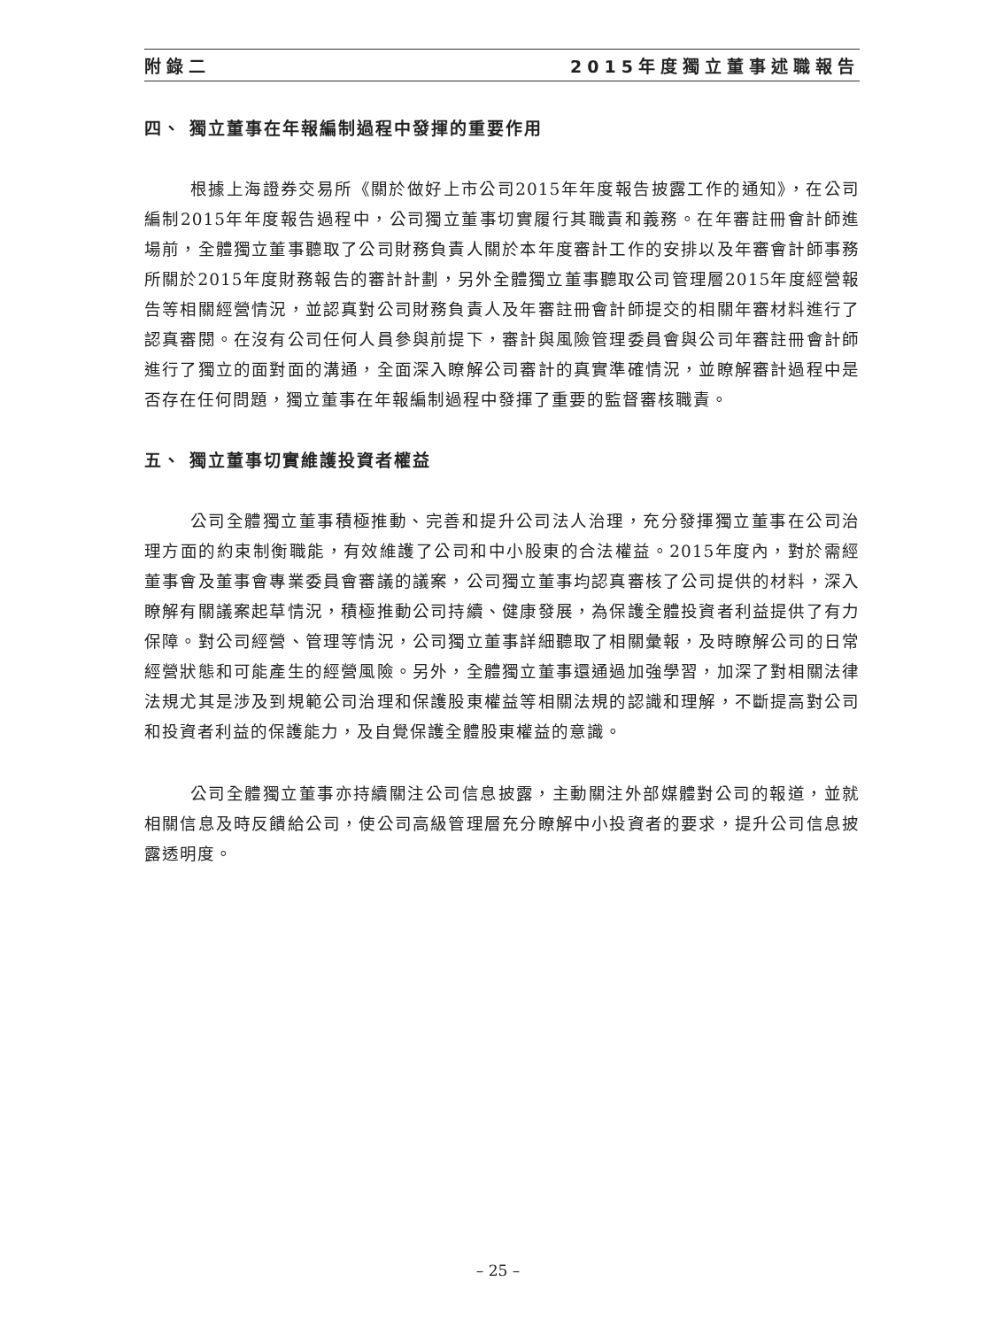附錄二 2015年度獨立董事述職報告
四、 獨立董事在年報編制過程中發揮的重要作用
根據上海證券交易所《關於做好上市公司2015年年度報告披露工作的通知》，在公司編制2015年年度報告過程中，公司獨立董事切實履行其職責和義務。在年審註冊會計師進場前，全體獨立董事聽取了公司財務負責人關於本年度審計工作的安排以及年審會計師事務所關於2015年度財務報告的審計計劃，另外全體獨立董事聽取公司管理層2015年度經營報告等相關經營情況，並認真對公司財務負責人及年審註冊會計師提交的相關年審材料進行了認真審閱。在沒有公司任何人員參與前提下，審計與風險管理委員會與公司年審註冊會計師進行了獨立的面對面的溝通，全面深入瞭解公司審計的真實準確情況，並瞭解審計過程中是否存在任何問題，獨立董事在年報編制過程中發揮了重要的監督審核職責。
五、 獨立董事切實維護投資者權益
公司全體獨立董事積極推動、完善和提升公司法人治理，充分發揮獨立董事在公司治理方面的約束制衡職能，有效維護了公司和中小股東的合法權益。2015年度內，對於需經董事會及董事會專業委員會審議的議案，公司獨立董事均認真審核了公司提供的材料，深入瞭解有關議案起草情況，積極推動公司持續、健康發展，為保護全體投資者利益提供了有力保障。對公司經營、管理等情況，公司獨立董事詳細聽取了相關彙報，及時瞭解公司的日常經營狀態和可能產生的經營風險。另外，全體獨立董事還通過加強學習，加深了對相關法律法規尤其是涉及到規範公司治理和保護股東權益等相關法規的認識和理解，不斷提高對公司和投資者利益的保護能力，及自覺保護全體股東權益的意識。
公司全體獨立董事亦持續關注公司信息披露，主動關注外部媒體對公司的報道，並就相關信息及時反饋給公司，使公司高級管理層充分瞭解中小投資者的要求，提升公司信息披露透明度。
– 25 –